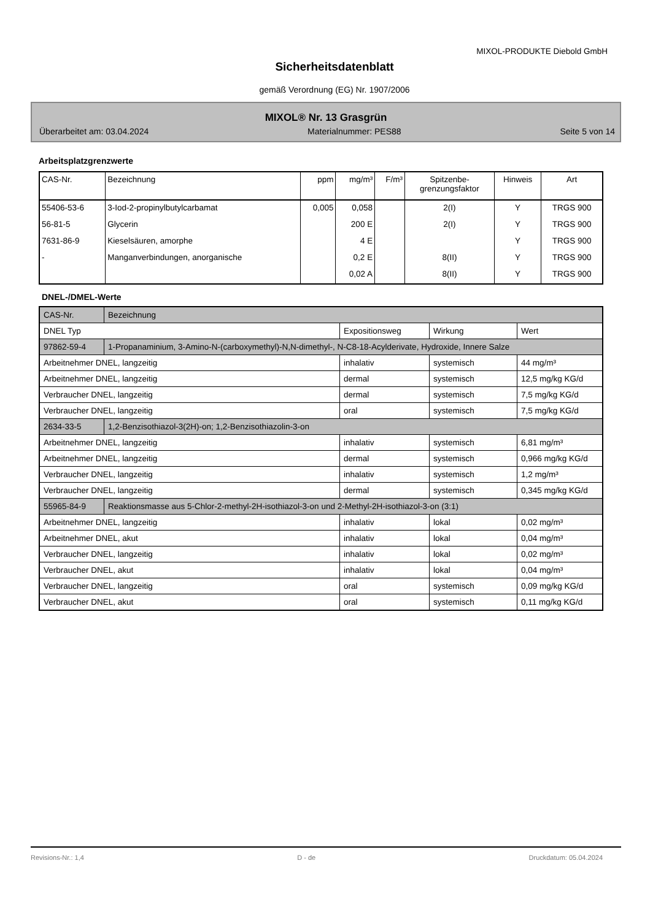MIXOL-PRODUKTE Diebold GmbH
Sicherheitsdatenblatt
gemäß Verordnung (EG) Nr. 1907/2006
MIXOL® Nr. 13 Grasgrün
Überarbeitet am: 03.04.2024 Materialnummer: PES88 Seite 5 von 14
Arbeitsplatzgrenzwerte
| CAS-Nr. | Bezeichnung | ppm | mg/m³ | F/m³ | Spitzenbe- grenzungsfaktor | Hinweis | Art |
| --- | --- | --- | --- | --- | --- | --- | --- |
| 55406-53-6 | 3-Iod-2-propinylbutylcarbamat | 0,005 | 0,058 | | 2(I) | Y | TRGS 900 |
| 56-81-5 | Glycerin | | 200 E | | 2(I) | Y | TRGS 900 |
| 7631-86-9 | Kieselsäuren, amorphe | | 4 E | | | Y | TRGS 900 |
| - | Manganverbindungen, anorganische | | 0,2 E | | 8(II) | Y | TRGS 900 |
| | | | 0,02 A | | 8(II) | Y | TRGS 900 |
DNEL-/DMEL-Werte
| CAS-Nr. | Bezeichnung | | | |
| DNEL Typ | | Expositionsweg | Wirkung | Wert |
| 97862-59-4 | 1-Propanaminium, 3-Amino-N-(carboxymethyl)-N,N-dimethyl-, N-C8-18-Acylderivate, Hydroxide, Innere Salze | | | |
| Arbeitnehmer DNEL, langzeitig | | inhalativ | systemisch | 44 mg/m³ |
| Arbeitnehmer DNEL, langzeitig | | dermal | systemisch | 12,5 mg/kg KG/d |
| Verbraucher DNEL, langzeitig | | dermal | systemisch | 7,5 mg/kg KG/d |
| Verbraucher DNEL, langzeitig | | oral | systemisch | 7,5 mg/kg KG/d |
| 2634-33-5 | 1,2-Benzisothiazol-3(2H)-on; 1,2-Benzisothiazolin-3-on | | | |
| Arbeitnehmer DNEL, langzeitig | | inhalativ | systemisch | 6,81 mg/m³ |
| Arbeitnehmer DNEL, langzeitig | | dermal | systemisch | 0,966 mg/kg KG/d |
| Verbraucher DNEL, langzeitig | | inhalativ | systemisch | 1,2 mg/m³ |
| Verbraucher DNEL, langzeitig | | dermal | systemisch | 0,345 mg/kg KG/d |
| 55965-84-9 | Reaktionsmasse aus 5-Chlor-2-methyl-2H-isothiazol-3-on und 2-Methyl-2H-isothiazol-3-on (3:1) | | | |
| Arbeitnehmer DNEL, langzeitig | | inhalativ | lokal | 0,02 mg/m³ |
| Arbeitnehmer DNEL, akut | | inhalativ | lokal | 0,04 mg/m³ |
| Verbraucher DNEL, langzeitig | | inhalativ | lokal | 0,02 mg/m³ |
| Verbraucher DNEL, akut | | inhalativ | lokal | 0,04 mg/m³ |
| Verbraucher DNEL, langzeitig | | oral | systemisch | 0,09 mg/kg KG/d |
| Verbraucher DNEL, akut | | oral | systemisch | 0,11 mg/kg KG/d |
Revisions-Nr.: 1,4 D - de Druckdatum: 05.04.2024